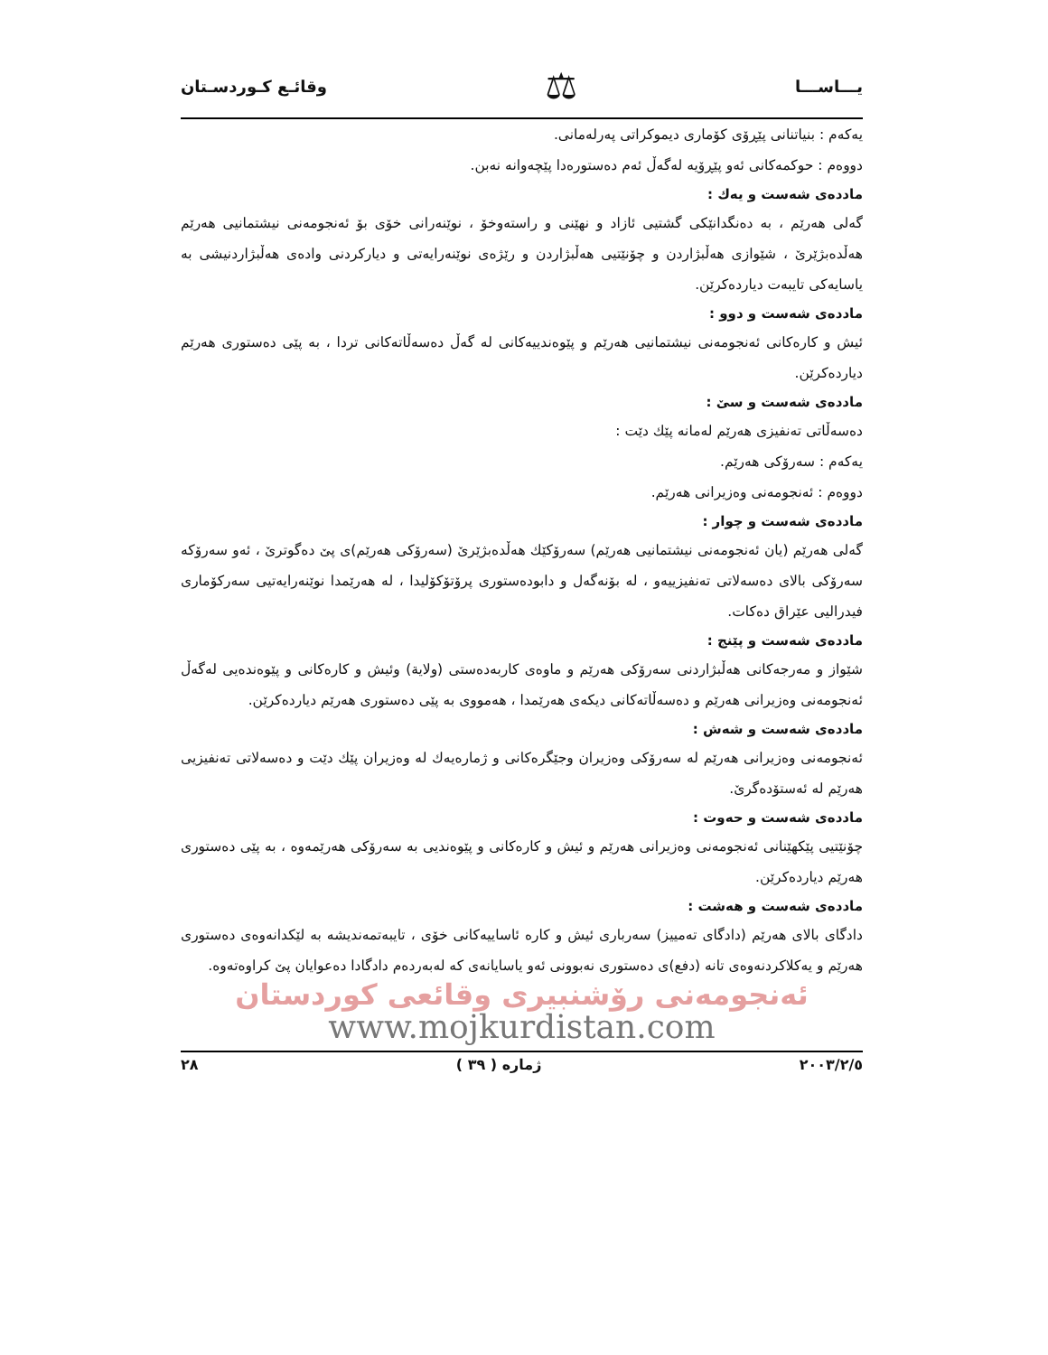یـــاســـا ⚖ وقائـع كـوردسـتان
یەكەم : بنیاتنانی پێڕۆی كۆماری دیموكراتی پەرلەمانی.
دووەم : حوكمەكانی ئەو پێڕۆیە لەگەڵ ئەم دەستورەدا پێچەوانە نەبن.
ماددەی شەست و یەك :
گەلی هەرێم ، بە دەنگدانێكی گشتیی ئازاد و نهێنی و راستەوخۆ ، نوێنەرانی خۆی بۆ ئەنجومەنی نیشتمانیی هەرێم هەڵدەبژێرێ ، شێوازی هەڵبژاردن و چۆنێتیی هەڵبژاردن و رێژەی نوێنەرایەتی و دیاركردنی وادەی هەڵبژاردنیشی بە یاسایەكی تایبەت دیاردەكرێن.
ماددەی شەست و دوو :
ئیش و كارەكانی ئەنجومەنی نیشتمانیی هەرێم و پێوەندییەكانی لە گەڵ دەسەڵاتەكانی تردا ، بە پێی دەستوری هەرێم دیاردەكرێن.
ماددەی شەست و سێ :
دەسەڵاتی تەنفیزی هەرێم لەمانە پێك دێت :
یەكەم : سەرۆكی هەرێم.
دووەم : ئەنجومەنی وەزیرانی هەرێم.
ماددەی شەست و چوار :
گەلی هەرێم (یان ئەنجومەنی نیشتمانیی هەرێم) سەرۆكێك هەڵدەبژێرێ (سەرۆكی هەرێم)ی پێ دەگوترێ ، ئەو سەرۆكە سەرۆكی بالای دەسەلاتی تەنفیزییەو ، لە بۆنەگەل و دابودەستوری پرۆتۆكۆلیدا ، لە هەرێمدا نوێنەرایەتیی سەركۆماری فیدرالیی عێراق دەكات.
ماددەی شەست و پێنج :
شێواز و مەرجەكانی هەڵبژاردنی سەرۆكی هەرێم و ماوەی كاربەدەستی (ولایة) وئیش و كارەكانی و پێوەندەیی لەگەڵ ئەنجومەنی وەزیرانی هەرێم و دەسەڵاتەكانی دیكەی هەرێمدا ، هەمووی بە پێی دەستوری هەرێم دیاردەكرێن.
ماددەی شەست و شەش :
ئەنجومەنی وەزیرانی هەرێم لە سەرۆكی وەزیران وجێگرەكانی و ژمارەیەك لە وەزیران پێك دێت و دەسەلاتی تەنفیزیی هەرێم لە ئەستۆدەگرێ.
ماددەی شەست و حەوت :
چۆنێتیی پێكهێنانی ئەنجومەنی وەزیرانی هەرێم و ئیش و كارەكانی و پێوەندیی بە سەرۆكی هەرێمەوە ، بە پێی دەستوری هەرێم دیاردەكرێن.
ماددەی شەست و هەشت :
دادگای بالای هەرێم (دادگای تەمییز) سەرباری ئیش و كارە ئاساییەكانی خۆی ، تایبەتمەندیشە بە لێكدانەوەی دەستوری هەرێم و یەكلاكردنەوەی تانە (دفع)ی دەستوری نەبوونی ئەو یاسایانەی كە لەبەردەم دادگادا دەعوایان پێ كراوەتەوە.
ئەنجومەنی رۆشنبیری وقائعی كوردستان
www.mojkurdistan.com
٢٠٠٣/٢/٥ ژمارە ( ٣٩ ) ٢٨